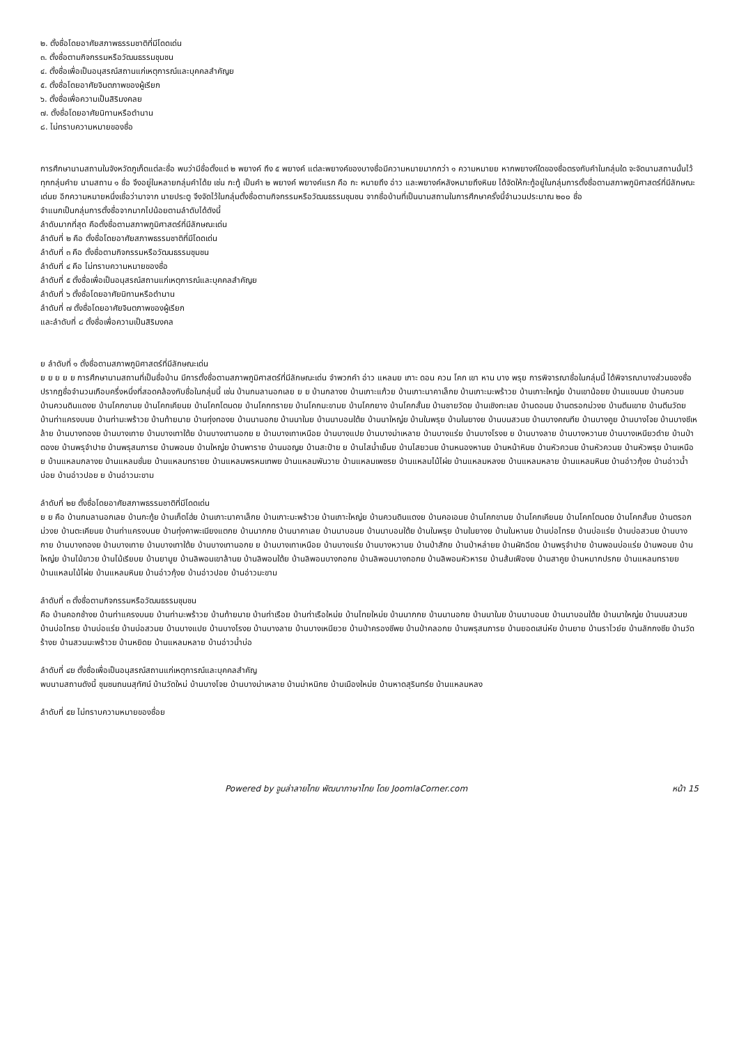๒. ตั้งชื่อโดยอาศัยสภาพธรรมชาติที่มีโดดเด่น
๓. ตั้งชื่อตามกิจกรรมหรือวัฒนธรรมชุมชน
๔. ตั้งชื่อเพื่อเป็นอนุสรณ์สถานแก่เหตุการณ์และบุคคลสำคัญย
๕. ตั้งชื่อโดยอาศัยจินตภาพของผู้เรียก
๖. ตั้งชื่อเพื่อความเป็นสิริมงคลย
๗. ตั้งชื่อโดยอาศัยนิทานหรือตำนาน
๘. ไม่ทราบความหมายของชื่อ
การศึกษานามสถานในจังหวัดภูเก็ตแต่ละชื่อ พบว่ามีชื่อตั้งแต่ ๒ พยางค์ ถึง ๕ พยางค์ แต่ละพยางค์ของบางชื่อมีความหมายมากกว่า ๑ ความหมายย หากพยางค์ใดของชื่อตรงกับคำในกลุ่มใด จะจัดนามสถานนั้นไว้ทุกกลุ่มคำย นามสถาน ๑ ชื่อ จึงอยู่ในหลายกลุ่มคำได้ย เช่น กะทู้ เป็นคำ ๒ พยางค์ พยางค์แรก คือ กะ หมายถึง อ่าว และพยางค์หลังหมายถึงหินย ได้จัดให้กะทู้อยู่ในกลุ่มการตั้งชื่อตามสภาพภูมิศาสตร์ที่มีลักษณะเด่นย อีกความหมายหนึ่งเชื่อว่ามาจาก นายประตู จึงจัดไว้ในกลุ่มตั้งชื่อตามกิจกรรมหรือวัฒนธรรมชุมชน จากชื่อบ้านที่เป็นนามสถานในการศึกษาครั้งนี้จำนวนประมาณ ๒๐๐ ชื่อ
จำแนกเป็นกลุ่มการตั้งชื่อจากมากไปน้อยตามลำดับได้ดังนี้
ลำดับมากที่สุด คือตั้งชื่อตามสภาพภูมิศาสตร์ที่มีลักษณะเด่น
ลำดับที่ ๒ คือ ตั้งชื่อโดยอาศัยสภาพธรรมชาติที่มีโดดเด่น
ลำดับที่ ๓ คือ ตั้งชื่อตามกิจกรรมหรือวัฒนธรรมชุมชน
ลำดับที่ ๔ คือ ไม่ทราบความหมายของชื่อ
ลำดับที่ ๕ ตั้งชื่อเพื่อเป็นอนุสรณ์สถานแก่เหตุการณ์และบุคคลสำคัญย
ลำดับที่ ๖ ตั้งชื่อโดยอาศัยนิทานหรือตำนาน
ลำดับที่ ๗ ตั้งชื่อโดยอาศัยจินตภาพของผู้เรียก
และลำดับที่ ๘ ตั้งชื่อเพื่อความเป็นสิริมงคล
ย ลำดับที่ ๑ ตั้งชื่อตามสภาพภูมิศาสตร์ที่มีลักษณะเด่น
ย ย ย ย ย การศึกษานามสถานที่เป็นชื่อบ้าน มีการตั้งชื่อตามสภาพภูมิศาสตร์ที่มีลักษณะเด่น จำพวกคำ อ่าว แหลมย เกาะ ดอน ควน โคก เขา หาน บาง พรุย การพิจารณาชื่อในกลุ่มนี้ ได้พิจารณาบางส่วนของชื่อ ปรากฏชื่อจำนวนเกือบครึ่งหนึ่งที่สอดคล้องกับชื่อในกลุ่มนี้ เช่น บ้านกมลานอกเลย ย ย บ้านกลางย บ้านเกาะแก้วย บ้านเกาะนาคาเล็กย บ้านเกาะมะพร้าวย บ้านเกาะใหญ่ย บ้านเขาน้อยย บ้านแขนนย บ้านควนย บ้านควนดินแดงย บ้านโคกขามย บ้านโคกเคียนย บ้านโคกโตนดย บ้านโคกทรายย บ้านโคกมะขามย บ้านโคกยาง บ้านโคกสั้นย บ้านชายวัดย บ้านเชิงทะเลย บ้านดอนย บ้านตรอกม่วงย บ้านตีนเขาย บ้านตีนวัดย บ้านท่าแครงบนย บ้านท่ามะพร้าวย บ้านท้ายนาย บ้านทุ่งทองย บ้านนานอกย บ้านนาในย บ้านนาบอนใต้ย บ้านนาใหญ่ย บ้านในพรุย บ้านในยางย บ้านบนสวนย บ้านบางคณทีย บ้านบางคูย บ้านบางโจย บ้านบางชีเหล้าย บ้านบางทองย บ้านบางเทาย บ้านบางเทาใต้ย บ้านบางเทานอกย ย บ้านบางเทาเหนือย บ้านบางแปย บ้านบางม่าเหลาย บ้านบางแร่ย บ้านบางโรงย ย บ้านบางลาย บ้านบางหวานย บ้านบางเหนียวดำย บ้านป่าตองย บ้านพรุจำปาย บ้านพรุสมภารย บ้านพอนย บ้านใหญ่ย บ้านพาราย บ้านมอญย บ้านสะปำย ย บ้านไสน้ำเย็นย บ้านไสยวนย บ้านหนองหานย บ้านหน้าหินย บ้านหัวควนย บ้านหัวควนย บ้านหัวพรุย บ้านเหนือย บ้านแหลมกลางย บ้านแหลมชั่นย บ้านแหลมทรายย บ้านแหลมพรหมเทพย บ้านแหลมพันวาย บ้านแหลมเพชรย บ้านแหลมไม้ไผ่ย บ้านแหลมหลงย บ้านแหลมหลาย บ้านแหลมหินย บ้านอ่าวกุ้งย บ้านอ่าวน้ำบ่อย บ้านอ่าวปอย ย บ้านอ่าวมะขาม
ลำดับที่ ๒ย ตั้งชื่อโดยอาศัยสภาพธรรมชาติที่มีโดดเด่น
ย ย คือ บ้านกมลานอกเลย บ้านกะทู้ย บ้านเก็ตโฮ่ย บ้านเกาะนาคาเล็กย บ้านเกาะมะพร้าวย บ้านเกาะใหญ่ย บ้านควนดินแดงย บ้านคอเอนย บ้านโคกขามย บ้านโคกเคียนย บ้านโคกโตนดย บ้านโคกสั้นย บ้านตรอกม่วงย บ้านตะเคียนย บ้านท่าแครงบนย บ้านทุ่งคาพะเนียงแตกย บ้านนากกย บ้านนาคาเลย บ้านนาบอนย บ้านนาบอนใต้ย บ้านในพรุย บ้านในยางย บ้านในหานย บ้านบ่อไทรย บ้านบ่อแร่ย บ้านบ่อสวมย บ้านบางกาย บ้านบางทองย บ้านบางเทาย บ้านบางเทาใต้ย บ้านบางเทานอกย ย บ้านบางเทาเหนือย บ้านบางแร่ย บ้านบางหวานย บ้านป่าสักย บ้านป่าหล่ายย บ้านผักฉีดย บ้านพรุจำปาย บ้านพอนบ่อแร่ย บ้านพอนย บ้านใหญ่ย บ้านไม้ขาวย บ้านไม้เรียบย บ้านยามูย บ้านลิพอนเขาล้านย บ้านลิพอนใต้ย บ้านลิพอนบางกอกย บ้านลิพอนบางกอกย บ้านลิพอนหัวหารย บ้านส้มเฟืองย บ้านสาคูย บ้านหมากปรกย บ้านแหลมทรายย บ้านแหลมไม้ไผ่ย บ้านแหลมหินย บ้านอ่าวกุ้งย บ้านอ่าวปอย บ้านอ่าวมะขาม
ลำดับที่ ๓ ตั้งชื่อตามกิจกรรมหรือวัฒนธรรมชุมชน
คือ บ้านคอกช้างย บ้านท่าแครงบนย บ้านท่ามะพร้าวย บ้านท้ายนาย บ้านท่าเรือย บ้านท่าเรือใหม่ย บ้านไทยใหม่ย บ้านนากกย บ้านนานอกย บ้านนาในย บ้านนาบอนย บ้านนาบอนใต้ย บ้านนาใหญ่ย บ้านบนสวนย บ้านบ่อไทรย บ้านบ่อแร่ย บ้านบ่อสวมย บ้านบางแปย บ้านบางโรงย บ้านบางลาย บ้านบางเหนียวย บ้านป่าครองชีพย บ้านป่าคลอกย บ้านพรุสมภารย บ้านยอดเสน่ห์ย บ้านยาย บ้านราไวย์ย บ้านลักกงชีย บ้านวัดร้างย บ้านสวนมะพร้าวย บ้านหยิดย บ้านแหลมหลาย บ้านอ่าวน้ำบ่อ
ลำดับที่ ๔ย ตั้งชื่อเพื่อเป็นอนุสรณ์สถานแก่เหตุการณ์และบุคคลสำคัญ
พบนามสถานดังนี้ ชุมชนถนนสุทัศน์ บ้านวัดใหม่ บ้านบางโจย บ้านบางม่าเหลาย บ้านม่าหนิกย บ้านเมืองใหม่ย บ้านหาดสุรินทร์ย บ้านแหลมหลง
ลำดับที่ ๕ย ไม่ทราบความหมายของชื่อย
Powered by จูมล่าลายไทย พัฒนาภาษาไทย โดย JoomlaCorner.com หน้า 15